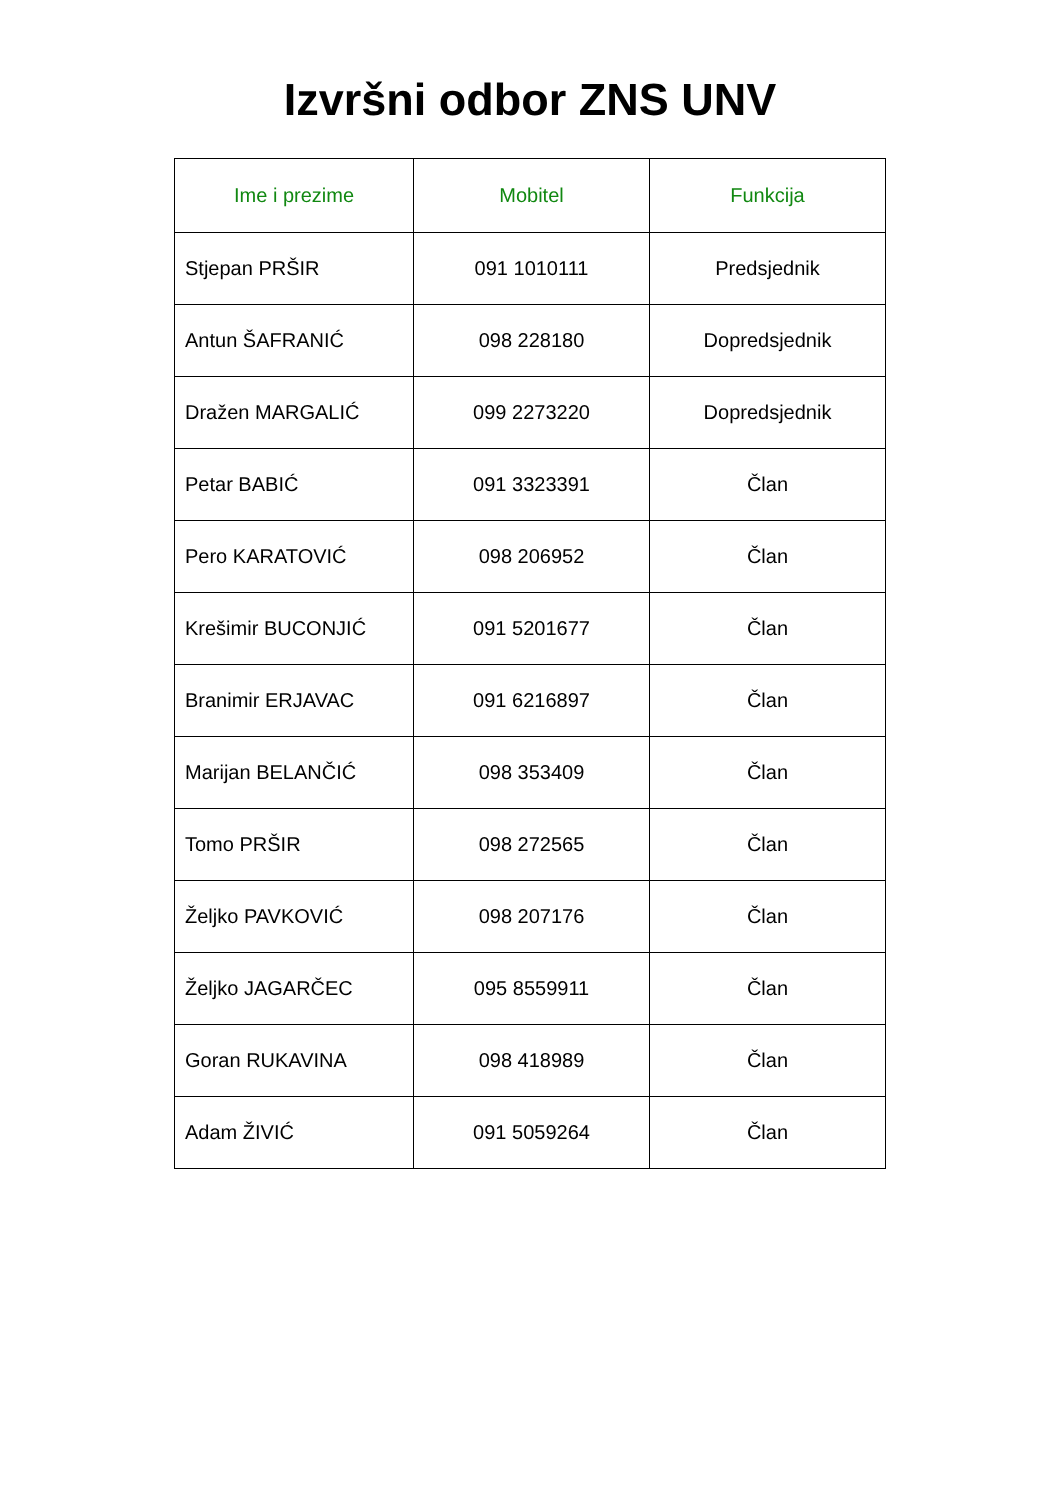Izvršni odbor ZNS UNV
| Ime i prezime | Mobitel | Funkcija |
| --- | --- | --- |
| Stjepan PRŠIR | 091 1010111 | Predsjednik |
| Antun ŠAFRANIĆ | 098 228180 | Dopredsjednik |
| Dražen MARGALIĆ | 099 2273220 | Dopredsjednik |
| Petar BABIĆ | 091 3323391 | Član |
| Pero KARATOVIĆ | 098 206952 | Član |
| Krešimir BUCONJIĆ | 091 5201677 | Član |
| Branimir ERJAVAC | 091 6216897 | Član |
| Marijan BELANČIĆ | 098 353409 | Član |
| Tomo PRŠIR | 098 272565 | Član |
| Željko PAVKOVIĆ | 098 207176 | Član |
| Željko JAGARČEC | 095 8559911 | Član |
| Goran RUKAVINA | 098 418989 | Član |
| Adam ŽIVIĆ | 091 5059264 | Član |